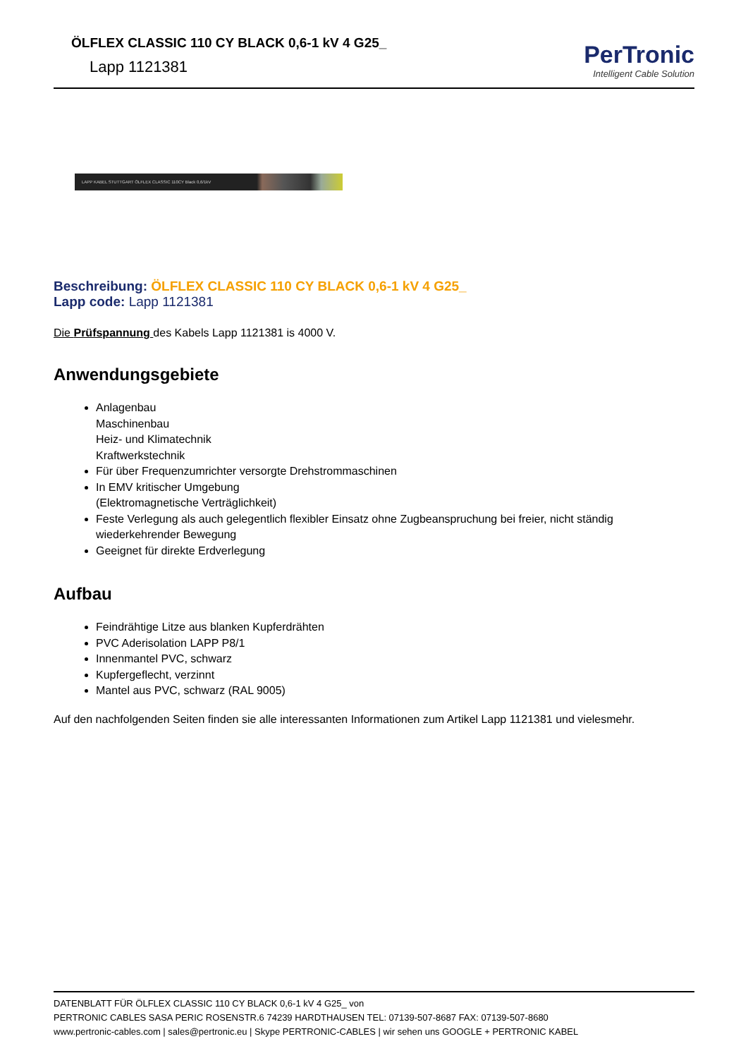ÖLFLEX CLASSIC 110 CY BLACK 0,6-1 kV 4 G25_
Lapp 1121381
PerTronic
Intelligent Cable Solution
LAPP KABEL STUTTGART ÖLFLEX CLASSIC 110CY Black 0,6/1kV
Beschreibung: ÖLFLEX CLASSIC 110 CY BLACK 0,6-1 kV 4 G25_
Lapp code: Lapp 1121381
Die Prüfspannung des Kabels Lapp 1121381 is 4000 V.
Anwendungsgebiete
Anlagenbau
Maschinenbau
Heiz- und Klimatechnik
Kraftwerkstechnik
Für über Frequenzumrichter versorgte Drehstrommaschinen
In EMV kritischer Umgebung
(Elektromagnetische Verträglichkeit)
Feste Verlegung als auch gelegentlich flexibler Einsatz ohne Zugbeanspruchung bei freier, nicht ständig wiederkehrender Bewegung
Geeignet für direkte Erdverlegung
Aufbau
Feindrähtige Litze aus blanken Kupferdrähten
PVC Aderisolation LAPP P8/1
Innenmantel PVC, schwarz
Kupfergeflecht, verzinnt
Mantel aus PVC, schwarz (RAL 9005)
Auf den nachfolgenden Seiten finden sie alle interessanten Informationen zum Artikel Lapp 1121381 und vielesmehr.
DATENBLATT FÜR ÖLFLEX CLASSIC 110 CY BLACK 0,6-1 kV 4 G25_ von
PERTRONIC CABLES SASA PERIC ROSENSTR.6 74239 HARDTHAUSEN TEL: 07139-507-8687 FAX: 07139-507-8680
www.pertronic-cables.com | sales@pertronic.eu | Skype PERTRONIC-CABLES | wir sehen uns GOOGLE + PERTRONIC KABEL